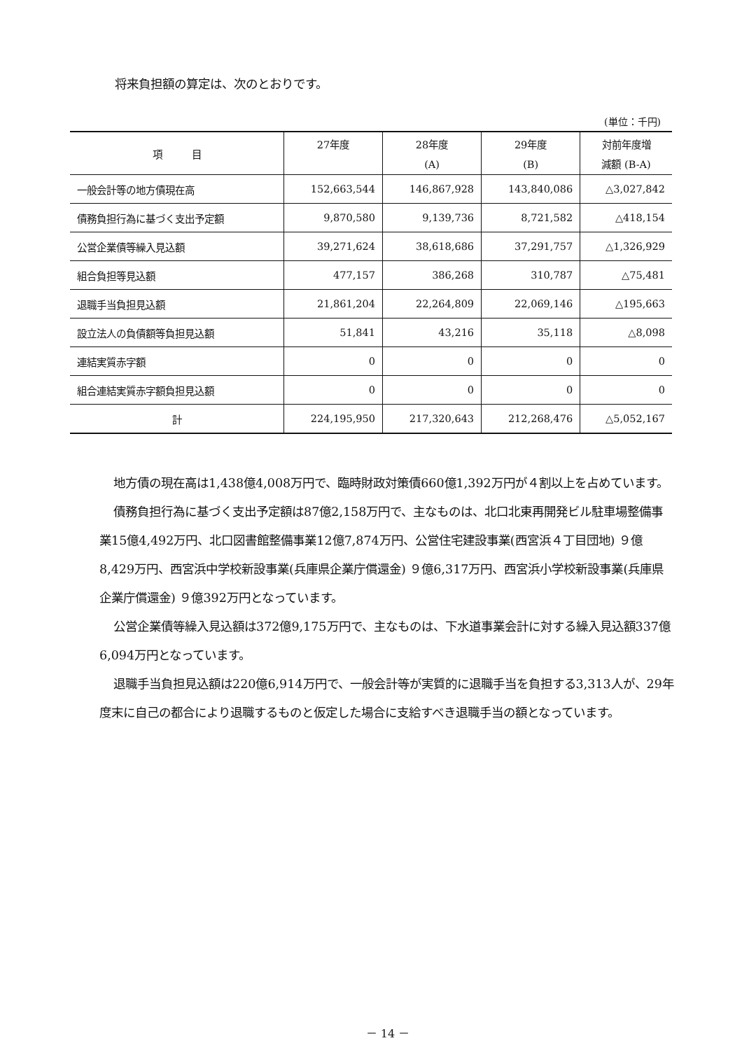将来負担額の算定は、次のとおりです。
(単位：千円)
| 項 目 | 27年度 | 28年度 (A) | 29年度 (B) | 対前年度増 減額 (B-A) |
| --- | --- | --- | --- | --- |
| 一般会計等の地方債現在高 | 152,663,544 | 146,867,928 | 143,840,086 | △3,027,842 |
| 債務負担行為に基づく支出予定額 | 9,870,580 | 9,139,736 | 8,721,582 | △418,154 |
| 公営企業債等繰入見込額 | 39,271,624 | 38,618,686 | 37,291,757 | △1,326,929 |
| 組合負担等見込額 | 477,157 | 386,268 | 310,787 | △75,481 |
| 退職手当負担見込額 | 21,861,204 | 22,264,809 | 22,069,146 | △195,663 |
| 設立法人の負債額等負担見込額 | 51,841 | 43,216 | 35,118 | △8,098 |
| 連結実質赤字額 | 0 | 0 | 0 | 0 |
| 組合連結実質赤字額負担見込額 | 0 | 0 | 0 | 0 |
| 計 | 224,195,950 | 217,320,643 | 212,268,476 | △5,052,167 |
地方債の現在高は1,438億4,008万円で、臨時財政対策債660億1,392万円が４割以上を占めています。
債務負担行為に基づく支出予定額は87億2,158万円で、主なものは、北口北東再開発ビル駐車場整備事業15億4,492万円、北口図書館整備事業12億7,874万円、公営住宅建設事業(西宮浜４丁目団地) ９億8,429万円、西宮浜中学校新設事業(兵庫県企業庁償還金) ９億6,317万円、西宮浜小学校新設事業(兵庫県企業庁償還金) ９億392万円となっています。
公営企業債等繰入見込額は372億9,175万円で、主なものは、下水道事業会計に対する繰入見込額337億6,094万円となっています。
退職手当負担見込額は220億6,914万円で、一般会計等が実質的に退職手当を負担する3,313人が、29年度末に自己の都合により退職するものと仮定した場合に支給すべき退職手当の額となっています。
－ 14 －